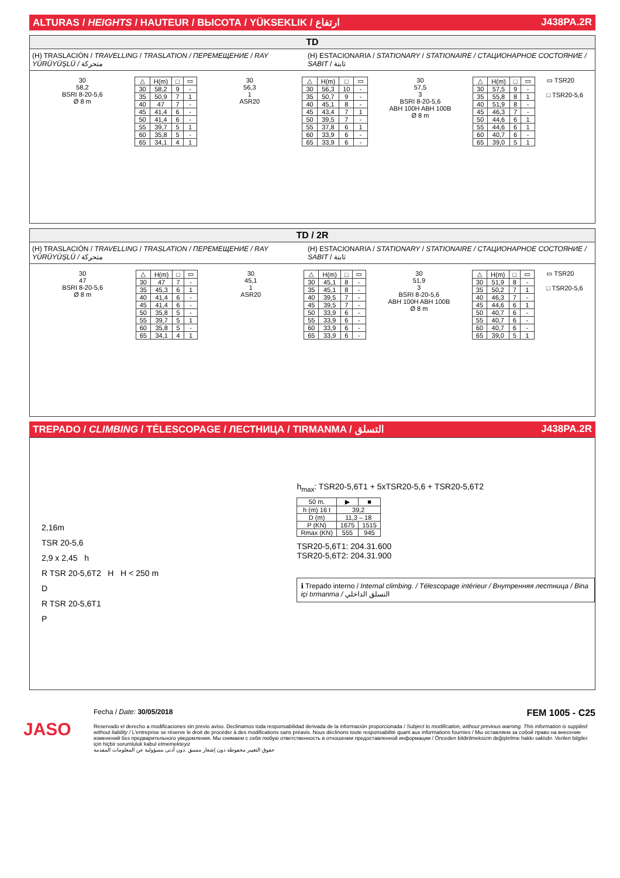ALTURAS / HEIGHTS / HAUTEUR / ВЫСОТА / YÜKSEKLIK / ارتفاع J438PA.2R
TD
(H) TRASLACIÓN / TRAVELLING / TRASLATION / ПЕРЕМЕЩЕНИЕ / RAY YÜRÜYÜŞLÜ / متحركة
(H) ESTACIONARIA / STATIONARY / STATIONAIRE / СТАЦИОНАРНОЕ СОСТОЯНИЕ / SABIT / ثابتة
30
58,2
BSRI 8-20-5,6
Ø 8 m
| △ | H(m) | □ | ▭ |
| --- | --- | --- | --- |
| 30 | 58,2 | 9 | - |
| 35 | 50,9 | 7 | 1 |
| 40 | 47 | 7 | - |
| 45 | 41,4 | 6 | - |
| 50 | 41,4 | 6 | - |
| 55 | 39,7 | 5 | 1 |
| 60 | 35,8 | 5 | - |
| 65 | 34,1 | 4 | 1 |
30
56,3
1
ASR20
| △ | H(m) | □ | ▭ |
| --- | --- | --- | --- |
| 30 | 56,3 | 10 | - |
| 35 | 50,7 | 9 | - |
| 40 | 45,1 | 8 | - |
| 45 | 43,4 | 7 | 1 |
| 50 | 39,5 | 7 | - |
| 55 | 37,8 | 6 | 1 |
| 60 | 33,9 | 6 | - |
| 65 | 33,9 | 6 | - |
30
57,5
3
BSRI 8-20-5,6
ABH 100H ABH 100B
Ø 8 m
| △ | H(m) | □ | ▭ |
| --- | --- | --- | --- |
| 30 | 57,5 | 9 | - |
| 35 | 55,8 | 8 | 1 |
| 40 | 51,9 | 8 | - |
| 45 | 46,3 | 7 | - |
| 50 | 44,6 | 6 | 1 |
| 55 | 44,6 | 6 | 1 |
| 60 | 40,7 | 6 | - |
| 65 | 39,0 | 5 | 1 |
▭ TSR20
□ TSR20-5,6
TD / 2R
(H) TRASLACIÓN / TRAVELLING / TRASLATION / ПЕРЕМЕЩЕНИЕ / RAY YÜRÜYÜŞLÜ / متحركة
(H) ESTACIONARIA / STATIONARY / STATIONAIRE / СТАЦИОНАРНОЕ СОСТОЯНИЕ / SABIT / ثابتة
30
47
BSRI 8-20-5,6
Ø 8 m
| △ | H(m) | □ | ▭ |
| --- | --- | --- | --- |
| 30 | 47 | 7 | - |
| 35 | 45,3 | 6 | 1 |
| 40 | 41,4 | 6 | - |
| 45 | 41,4 | 6 | - |
| 50 | 35,8 | 5 | - |
| 55 | 39,7 | 5 | 1 |
| 60 | 35,8 | 5 | - |
| 65 | 34,1 | 4 | 1 |
30
45,1
1
ASR20
| △ | H(m) | □ | ▭ |
| --- | --- | --- | --- |
| 30 | 45,1 | 8 | - |
| 35 | 45,1 | 8 | - |
| 40 | 39,5 | 7 | - |
| 45 | 39,5 | 7 | - |
| 50 | 33,9 | 6 | - |
| 55 | 33,9 | 6 | - |
| 60 | 33,9 | 6 | - |
| 65 | 33,9 | 6 | - |
30
51,9
3
BSRI 8-20-5,6
ABH 100H ABH 100B
Ø 8 m
| △ | H(m) | □ | ▭ |
| --- | --- | --- | --- |
| 30 | 51,9 | 8 | - |
| 35 | 50,2 | 7 | 1 |
| 40 | 46,3 | 7 | - |
| 45 | 44,6 | 6 | 1 |
| 50 | 40,7 | 6 | - |
| 55 | 40,7 | 6 | - |
| 60 | 40,7 | 6 | - |
| 65 | 39,0 | 5 | 1 |
▭ TSR20
□ TSR20-5,6
TREPADO / CLIMBING / TÉLESCOPAGE / ЛЕСТНИЦА / TIRMANMA / التسلق J438PA.2R
2,16m
TSR 20-5,6
2,9 x 2,45 h
R TSR 20-5,6T2 H H < 250 m
D
R TSR 20-5,6T1
P
h<sub>max</sub>: TSR20-5,6T1 + 5xTSR20-5,6 + TSR20-5,6T2
| 50 m. | ▶ | ■ |
| h (m) 16 t | 39,2 | |
| D (m) | 11,3 – 18 | |
| P (KN) | 1675 | 1515 |
| Rmax (KN) | 555 | 945 |
TSR20-5,6T1: 204.31.600
TSR20-5,6T2: 204.31.900
ℹ Trepado interno / Internal climbing. / Télescopage intérieur / Внутренняя лестница / Bina içi tırmanma / التسلق الداخلي
JASO
Fecha / Date: 30/05/2018 FEM 1005 - C25
Reservado el derecho a modificaciones sin previo aviso. Declinamos toda responsabilidad derivada de la información proporcionada / Subject to modification, without previous warning. This information is supplied without liability / L'entreprise se réserve le droit de procéder à des modifications sans préavis. Nous déclinons toute responsabilité quant aux informations fournies / Мы оставляем за собой право на внесение изменений без предварительного уведомления. Мы снимаем с себя любую ответственность в отношении предоставленной информации / Önceden bildirilmeksizin değiştirilme hakkı saklıdır. Verilen bilgiler için hiçbir sorumluluk kabul etmemekteyiz
حقوق التغيير محفوظة دون إشعار مسبق .دون أدنى مسؤولية عن المعلومات المقدمة